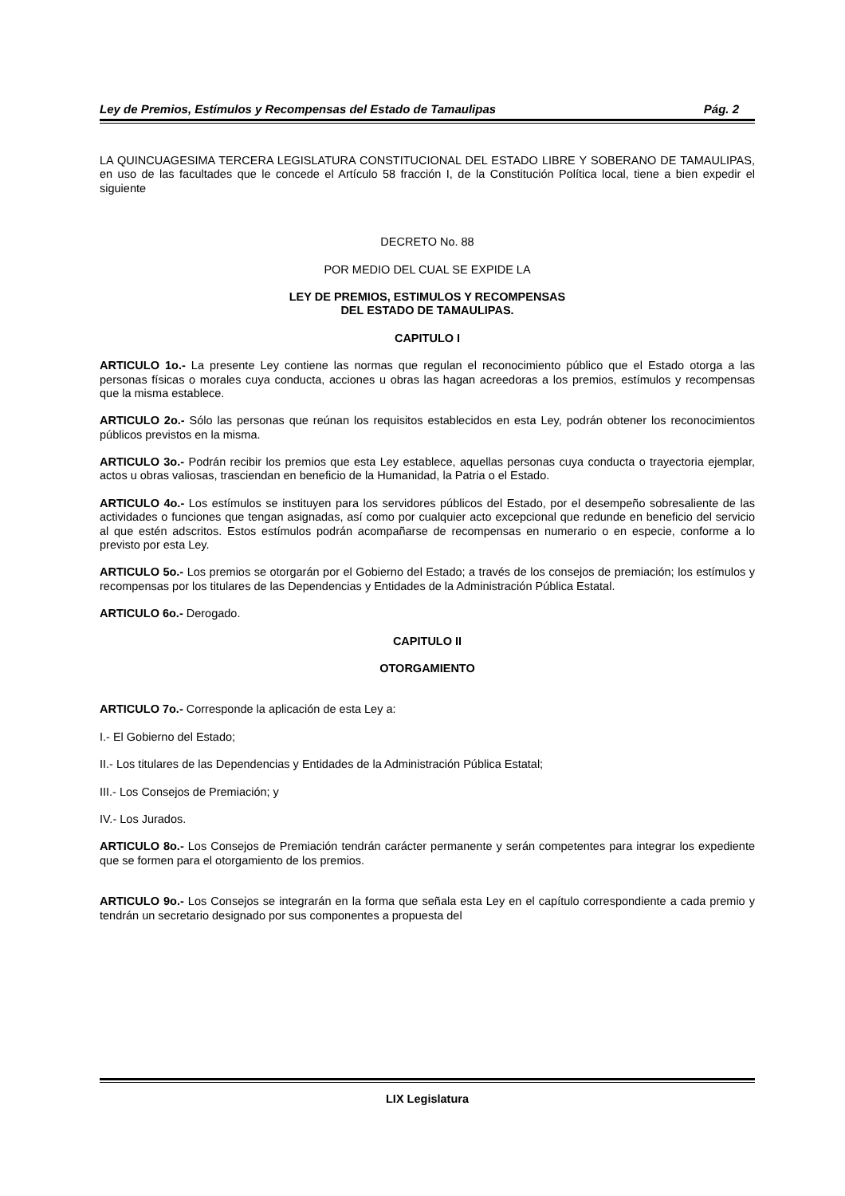Ley de Premios, Estímulos y Recompensas del Estado de Tamaulipas Pág. 2
LA QUINCUAGESIMA TERCERA LEGISLATURA CONSTITUCIONAL DEL ESTADO LIBRE Y SOBERANO DE TAMAULIPAS, en uso de las facultades que le concede el Artículo 58 fracción I, de la Constitución Política local, tiene a bien expedir el siguiente
DECRETO No. 88
POR MEDIO DEL CUAL SE EXPIDE LA
LEY DE PREMIOS, ESTIMULOS Y RECOMPENSAS
DEL ESTADO DE TAMAULIPAS.
CAPITULO I
ARTICULO 1o.- La presente Ley contiene las normas que regulan el reconocimiento público que el Estado otorga a las personas físicas o morales cuya conducta, acciones u obras las hagan acreedoras a los premios, estímulos y recompensas que la misma establece.
ARTICULO 2o.- Sólo las personas que reúnan los requisitos establecidos en esta Ley, podrán obtener los reconocimientos públicos previstos en la misma.
ARTICULO 3o.- Podrán recibir los premios que esta Ley establece, aquellas personas cuya conducta o trayectoria ejemplar, actos u obras valiosas, trasciendan en beneficio de la Humanidad, la Patria o el Estado.
ARTICULO 4o.- Los estímulos se instituyen para los servidores públicos del Estado, por el desempeño sobresaliente de las actividades o funciones que tengan asignadas, así como por cualquier acto excepcional que redunde en beneficio del servicio al que estén adscritos. Estos estímulos podrán acompañarse de recompensas en numerario o en especie, conforme a lo previsto por esta Ley.
ARTICULO 5o.- Los premios se otorgarán por el Gobierno del Estado; a través de los consejos de premiación; los estímulos y recompensas por los titulares de las Dependencias y Entidades de la Administración Pública Estatal.
ARTICULO 6o.- Derogado.
CAPITULO II
OTORGAMIENTO
ARTICULO 7o.- Corresponde la aplicación de esta Ley a:
I.- El Gobierno del Estado;
II.- Los titulares de las Dependencias y Entidades de la Administración Pública Estatal;
III.- Los Consejos de Premiación; y
IV.- Los Jurados.
ARTICULO 8o.- Los Consejos de Premiación tendrán carácter permanente y serán competentes para integrar los expediente que se formen para el otorgamiento de los premios.
ARTICULO 9o.- Los Consejos se integrarán en la forma que señala esta Ley en el capítulo correspondiente a cada premio y tendrán un secretario designado por sus componentes a propuesta del
LIX Legislatura